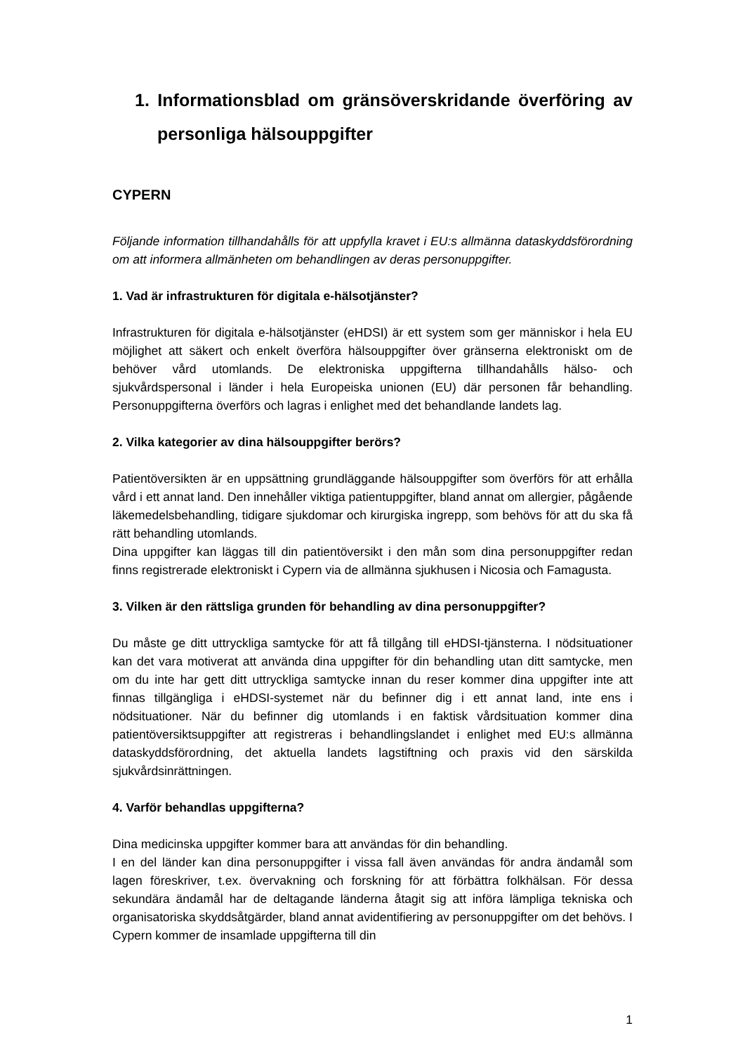1. Informationsblad om gränsöverskridande överföring av personliga hälsouppgifter
CYPERN
Följande information tillhandahålls för att uppfylla kravet i EU:s allmänna dataskyddsförordning om att informera allmänheten om behandlingen av deras personuppgifter.
1. Vad är infrastrukturen för digitala e-hälsotjänster?
Infrastrukturen för digitala e-hälsotjänster (eHDSI) är ett system som ger människor i hela EU möjlighet att säkert och enkelt överföra hälsouppgifter över gränserna elektroniskt om de behöver vård utomlands. De elektroniska uppgifterna tillhandahålls hälso- och sjukvårdspersonal i länder i hela Europeiska unionen (EU) där personen får behandling. Personuppgifterna överförs och lagras i enlighet med det behandlande landets lag.
2. Vilka kategorier av dina hälsouppgifter berörs?
Patientöversikten är en uppsättning grundläggande hälsouppgifter som överförs för att erhålla vård i ett annat land. Den innehåller viktiga patientuppgifter, bland annat om allergier, pågående läkemedelsbehandling, tidigare sjukdomar och kirurgiska ingrepp, som behövs för att du ska få rätt behandling utomlands.
Dina uppgifter kan läggas till din patientöversikt i den mån som dina personuppgifter redan finns registrerade elektroniskt i Cypern via de allmänna sjukhusen i Nicosia och Famagusta.
3. Vilken är den rättsliga grunden för behandling av dina personuppgifter?
Du måste ge ditt uttryckliga samtycke för att få tillgång till eHDSI-tjänsterna. I nödsituationer kan det vara motiverat att använda dina uppgifter för din behandling utan ditt samtycke, men om du inte har gett ditt uttryckliga samtycke innan du reser kommer dina uppgifter inte att finnas tillgängliga i eHDSI-systemet när du befinner dig i ett annat land, inte ens i nödsituationer. När du befinner dig utomlands i en faktisk vårdsituation kommer dina patientöversiktsuppgifter att registreras i behandlingslandet i enlighet med EU:s allmänna dataskyddsförordning, det aktuella landets lagstiftning och praxis vid den särskilda sjukvårdsinrättningen.
4. Varför behandlas uppgifterna?
Dina medicinska uppgifter kommer bara att användas för din behandling.
I en del länder kan dina personuppgifter i vissa fall även användas för andra ändamål som lagen föreskriver, t.ex. övervakning och forskning för att förbättra folkhälsan. För dessa sekundära ändamål har de deltagande länderna åtagit sig att införa lämpliga tekniska och organisatoriska skyddsåtgärder, bland annat avidentifiering av personuppgifter om det behövs. I Cypern kommer de insamlade uppgifterna till din
1